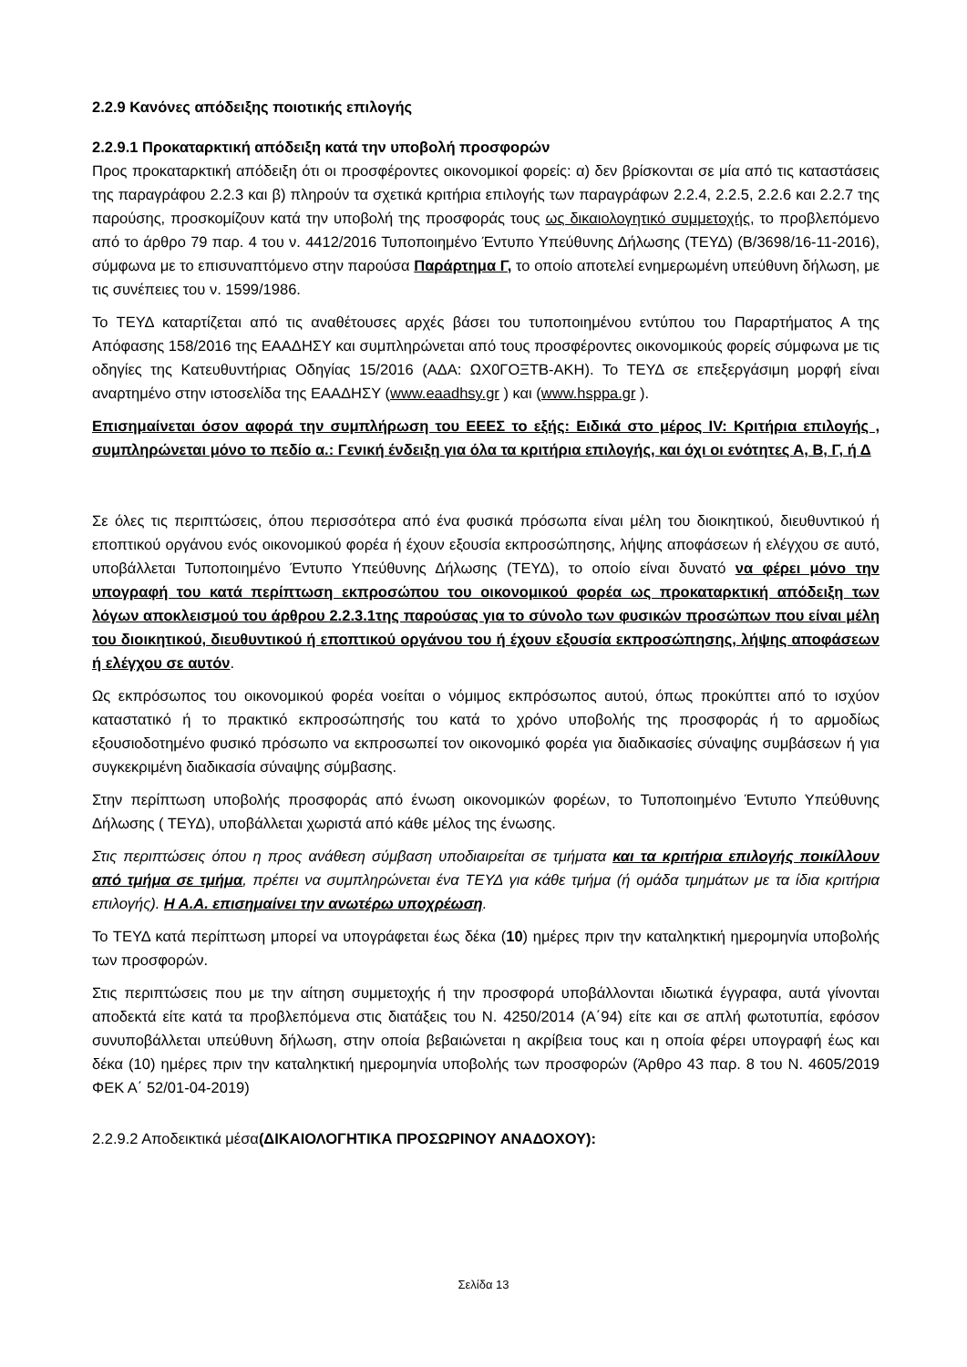2.2.9 Κανόνες απόδειξης ποιοτικής επιλογής
2.2.9.1 Προκαταρκτική απόδειξη κατά την υποβολή προσφορών
Προς προκαταρκτική απόδειξη ότι οι προσφέροντες οικονομικοί φορείς: α) δεν βρίσκονται σε μία από τις καταστάσεις της παραγράφου 2.2.3 και β) πληρούν τα σχετικά κριτήρια επιλογής των παραγράφων 2.2.4, 2.2.5, 2.2.6 και 2.2.7 της παρούσης, προσκομίζουν κατά την υποβολή της προσφοράς τους ως δικαιολογητικό συμμετοχής, το προβλεπόμενο από το άρθρο 79 παρ. 4 του ν. 4412/2016 Τυποποιημένο Έντυπο Υπεύθυνης Δήλωσης (ΤΕΥΔ) (Β/3698/16-11-2016), σύμφωνα με το επισυναπτόμενο στην παρούσα Παράρτημα Γ, το οποίο αποτελεί ενημερωμένη υπεύθυνη δήλωση, με τις συνέπειες του ν. 1599/1986.
Το ΤΕΥΔ καταρτίζεται από τις αναθέτουσες αρχές βάσει του τυποποιημένου εντύπου του Παραρτήματος Α της Απόφασης 158/2016 της ΕΑΑΔΗΣΥ και συμπληρώνεται από τους προσφέροντες οικονομικούς φορείς σύμφωνα με τις οδηγίες της Κατευθυντήριας Οδηγίας 15/2016 (ΑΔΑ: ΩΧ0ΓΟΞΤΒ-ΑΚΗ). Το ΤΕΥΔ σε επεξεργάσιμη μορφή είναι αναρτημένο στην ιστοσελίδα της ΕΑΑΔΗΣΥ (www.eaadhsy.gr ) και (www.hsppa.gr ).
Επισημαίνεται όσον αφορά την συμπλήρωση του ΕΕΕΣ το εξής: Ειδικά στο μέρος IV: Κριτήρια επιλογής , συμπληρώνεται μόνο το πεδίο α.: Γενική ένδειξη για όλα τα κριτήρια επιλογής, και όχι οι ενότητες Α, Β, Γ, ή Δ
Σε όλες τις περιπτώσεις, όπου περισσότερα από ένα φυσικά πρόσωπα είναι μέλη του διοικητικού, διευθυντικού ή εποπτικού οργάνου ενός οικονομικού φορέα ή έχουν εξουσία εκπροσώπησης, λήψης αποφάσεων ή ελέγχου σε αυτό, υποβάλλεται Τυποποιημένο Έντυπο Υπεύθυνης Δήλωσης (ΤΕΥΔ), το οποίο είναι δυνατό να φέρει μόνο την υπογραφή του κατά περίπτωση εκπροσώπου του οικονομικού φορέα ως προκαταρκτική απόδειξη των λόγων αποκλεισμού του άρθρου 2.2.3.1της παρούσας για το σύνολο των φυσικών προσώπων που είναι μέλη του διοικητικού, διευθυντικού ή εποπτικού οργάνου του ή έχουν εξουσία εκπροσώπησης, λήψης αποφάσεων ή ελέγχου σε αυτόν.
Ως εκπρόσωπος του οικονομικού φορέα νοείται ο νόμιμος εκπρόσωπος αυτού, όπως προκύπτει από το ισχύον καταστατικό ή το πρακτικό εκπροσώπησής του κατά το χρόνο υποβολής της προσφοράς ή το αρμοδίως εξουσιοδοτημένο φυσικό πρόσωπο να εκπροσωπεί τον οικονομικό φορέα για διαδικασίες σύναψης συμβάσεων ή για συγκεκριμένη διαδικασία σύναψης σύμβασης.
Στην περίπτωση υποβολής προσφοράς από ένωση οικονομικών φορέων, το Τυποποιημένο Έντυπο Υπεύθυνης Δήλωσης ( ΤΕΥΔ), υποβάλλεται χωριστά από κάθε μέλος της ένωσης.
Στις περιπτώσεις όπου η προς ανάθεση σύμβαση υποδιαιρείται σε τμήματα και τα κριτήρια επιλογής ποικίλλουν από τμήμα σε τμήμα, πρέπει να συμπληρώνεται ένα ΤΕΥΔ για κάθε τμήμα (ή ομάδα τμημάτων με τα ίδια κριτήρια επιλογής). Η Α.Α. επισημαίνει την ανωτέρω υποχρέωση.
Το ΤΕΥΔ κατά περίπτωση μπορεί να υπογράφεται έως δέκα (10) ημέρες πριν την καταληκτική ημερομηνία υποβολής των προσφορών.
Στις περιπτώσεις που με την αίτηση συμμετοχής ή την προσφορά υποβάλλονται ιδιωτικά έγγραφα, αυτά γίνονται αποδεκτά είτε κατά τα προβλεπόμενα στις διατάξεις του Ν. 4250/2014 (Α΄94) είτε και σε απλή φωτοτυπία, εφόσον συνυποβάλλεται υπεύθυνη δήλωση, στην οποία βεβαιώνεται η ακρίβεια τους και η οποία φέρει υπογραφή έως και δέκα (10) ημέρες πριν την καταληκτική ημερομηνία υποβολής των προσφορών (Άρθρο 43 παρ. 8 του Ν. 4605/2019 ΦΕΚ Α΄ 52/01-04-2019)
2.2.9.2 Αποδεικτικά μέσα(ΔΙΚΑΙΟΛΟΓΗΤΙΚΑ ΠΡΟΣΩΡΙΝΟΥ ΑΝΑΔΟΧΟΥ):
Σελίδα 13